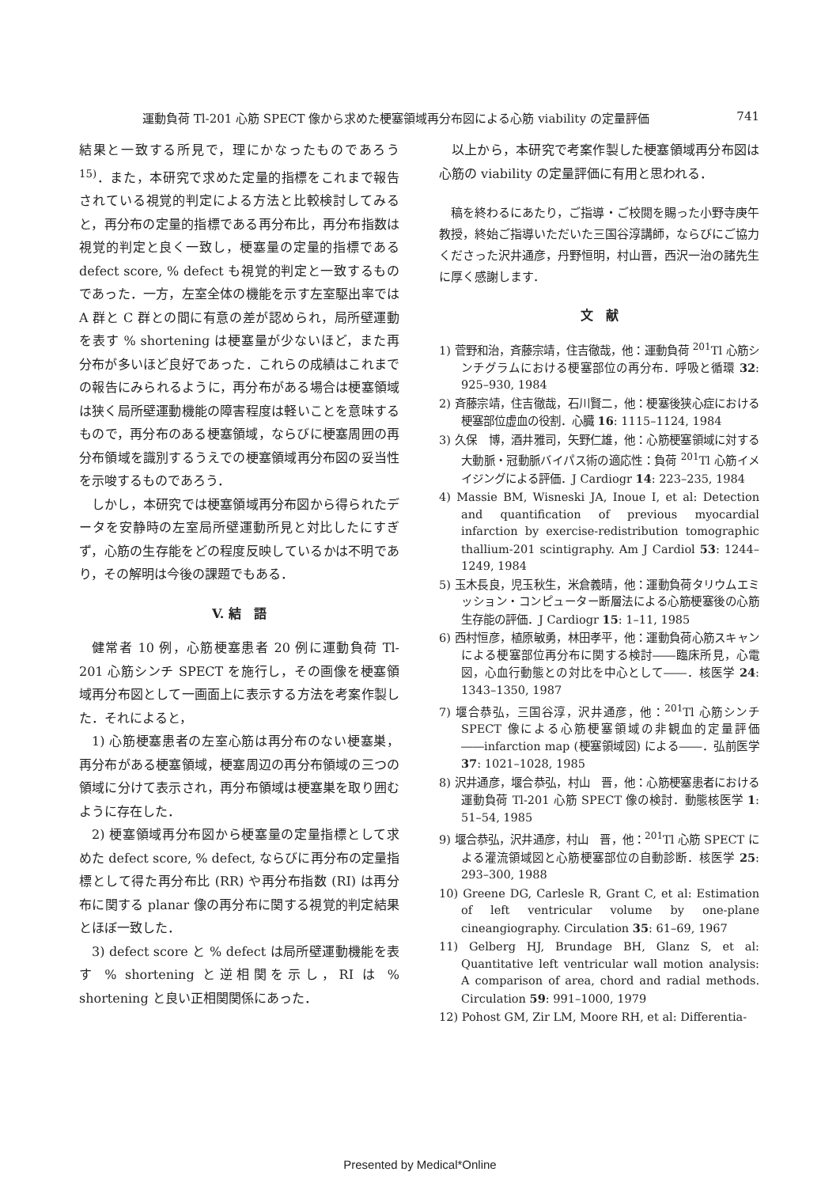運動負荷 Tl-201 心筋 SPECT 像から求めた梗塞領域再分布図による心筋 viability の定量評価 741
結果と一致する所見で，理にかなったものであろう<sup>15)</sup>．また，本研究で求めた定量的指標をこれまで報告されている視覚的判定による方法と比較検討してみると，再分布の定量的指標である再分布比，再分布指数は視覚的判定と良く一致し，梗塞量の定量的指標である defect score, % defect も視覚的判定と一致するものであった．一方，左室全体の機能を示す左室駆出率では A 群と C 群との間に有意の差が認められ，局所壁運動を表す % shortening は梗塞量が少ないほど，また再分布が多いほど良好であった．これらの成績はこれまでの報告にみられるように，再分布がある場合は梗塞領域は狭く局所壁運動機能の障害程度は軽いことを意味するもので，再分布のある梗塞領域，ならびに梗塞周囲の再分布領域を識別するうえでの梗塞領域再分布図の妥当性を示唆するものであろう．
しかし，本研究では梗塞領域再分布図から得られたデータを安静時の左室局所壁運動所見と対比したにすぎず，心筋の生存能をどの程度反映しているかは不明であり，その解明は今後の課題でもある．
V. 結　語
健常者 10 例，心筋梗塞患者 20 例に運動負荷 Tl-201 心筋シンチ SPECT を施行し，その画像を梗塞領域再分布図として一画面上に表示する方法を考案作製した．それによると，
1) 心筋梗塞患者の左室心筋は再分布のない梗塞巣，再分布がある梗塞領域，梗塞周辺の再分布領域の三つの領域に分けて表示され，再分布領域は梗塞巣を取り囲むように存在した．
2) 梗塞領域再分布図から梗塞量の定量指標として求めた defect score, % defect, ならびに再分布の定量指標として得た再分布比 (RR) や再分布指数 (RI) は再分布に関する planar 像の再分布に関する視覚的判定結果とほぼ一致した．
3) defect score と % defect は局所壁運動機能を表す % shortening と逆相関を示し，RI は % shortening と良い正相関関係にあった．
以上から，本研究で考案作製した梗塞領域再分布図は心筋の viability の定量評価に有用と思われる．
稿を終わるにあたり，ご指導・ご校閲を賜った小野寺庚午教授，終始ご指導いただいた三国谷淳講師，ならびにご協力くださった沢井通彦，丹野恒明，村山晋，西沢一治の諸先生に厚く感謝します．
文　献
1) 菅野和治，斉藤宗靖，住吉徹哉，他：運動負荷 <sup>201</sup>Tl 心筋シンチグラムにおける梗塞部位の再分布．呼吸と循環 32: 925–930, 1984
2) 斉藤宗靖，住吉徹哉，石川賢二，他：梗塞後狭心症における梗塞部位虚血の役割．心臓 16: 1115–1124, 1984
3) 久保　博，酒井雅司，矢野仁雄，他：心筋梗塞領域に対する大動脈・冠動脈バイパス術の適応性：負荷 <sup>201</sup>Tl 心筋イメイジングによる評価．J Cardiogr 14: 223–235, 1984
4) Massie BM, Wisneski JA, Inoue I, et al: Detection and quantification of previous myocardial infarction by exercise-redistribution tomographic thallium-201 scintigraphy. Am J Cardiol 53: 1244–1249, 1984
5) 玉木長良，児玉秋生，米倉義晴，他：運動負荷タリウムエミッション・コンピューター断層法による心筋梗塞後の心筋生存能の評価．J Cardiogr 15: 1–11, 1985
6) 西村恒彦，植原敏勇，林田孝平，他：運動負荷心筋スキャンによる梗塞部位再分布に関する検討――臨床所見，心電図，心血行動態との対比を中心として――．核医学 24: 1343–1350, 1987
7) 堰合恭弘，三国谷淳，沢井通彦，他：<sup>201</sup>Tl 心筋シンチ SPECT 像による心筋梗塞領域の非観血的定量評価――infarction map (梗塞領域図) による――．弘前医学 37: 1021–1028, 1985
8) 沢井通彦，堰合恭弘，村山　晋，他：心筋梗塞患者における運動負荷 Tl-201 心筋 SPECT 像の検討．動態核医学 1: 51–54, 1985
9) 堰合恭弘，沢井通彦，村山　晋，他：<sup>201</sup>Tl 心筋 SPECT による灌流領域図と心筋梗塞部位の自動診断．核医学 25: 293–300, 1988
10) Greene DG, Carlesle R, Grant C, et al: Estimation of left ventricular volume by one-plane cineangiography. Circulation 35: 61–69, 1967
11) Gelberg HJ, Brundage BH, Glanz S, et al: Quantitative left ventricular wall motion analysis: A comparison of area, chord and radial methods. Circulation 59: 991–1000, 1979
12) Pohost GM, Zir LM, Moore RH, et al: Differentia-
Presented by Medical*Online